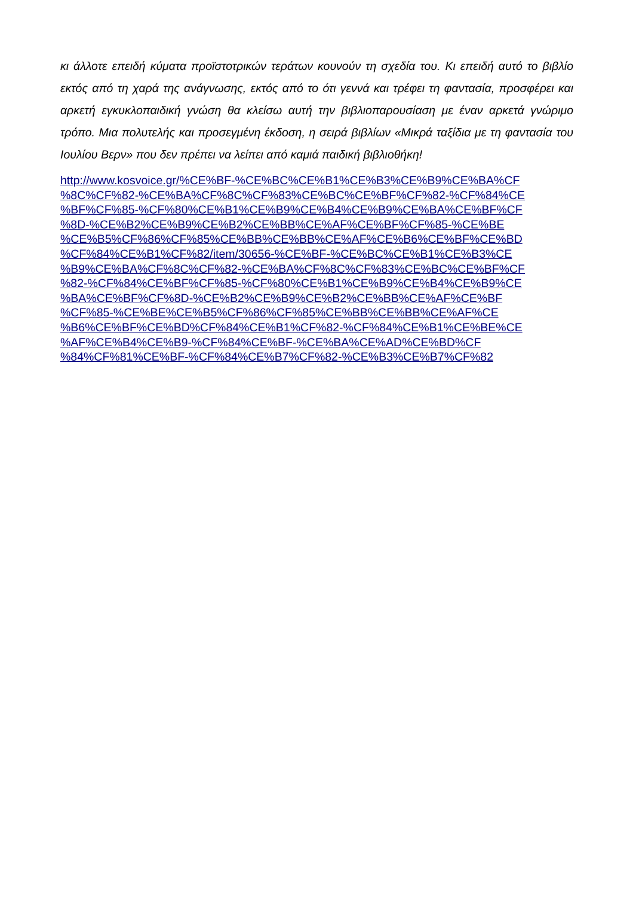κι άλλοτε επειδή κύματα προϊστοτρικών τεράτων κουνούν τη σχεδία του. Κι επειδή αυτό το βιβλίο εκτός από τη χαρά της ανάγνωσης, εκτός από το ότι γεννά και τρέφει τη φαντασία, προσφέρει και αρκετή εγκυκλοπαιδική γνώση θα κλείσω αυτή την βιβλιοπαρουσίαση με έναν αρκετά γνώριμο τρόπο. Μια πολυτελής και προσεγμένη έκδοση, η σειρά βιβλίων «Μικρά ταξίδια με τη φαντασία του Ιουλίου Βερν» που δεν πρέπει να λείπει από καμιά παιδική βιβλιοθήκη!
http://www.kosvoice.gr/%CE%BF-%CE%BC%CE%B1%CE%B3%CE%B9%CE%BA%CF
%8C%CF%82-%CE%BA%CF%8C%CF%83%CE%BC%CE%BF%CF%82-%CF%84%CE
%BF%CF%85-%CF%80%CE%B1%CE%B9%CE%B4%CE%B9%CE%BA%CE%BF%CF
%8D-%CE%B2%CE%B9%CE%B2%CE%BB%CE%AF%CE%BF%CF%85-%CE%BE
%CE%B5%CF%86%CF%85%CE%BB%CE%BB%CE%AF%CE%B6%CE%BF%CE%BD
%CF%84%CE%B1%CF%82/item/30656-%CE%BF-%CE%BC%CE%B1%CE%B3%CE
%B9%CE%BA%CF%8C%CF%82-%CE%BA%CF%8C%CF%83%CE%BC%CE%BF%CF
%82-%CF%84%CE%BF%CF%85-%CF%80%CE%B1%CE%B9%CE%B4%CE%B9%CE
%BA%CE%BF%CF%8D-%CE%B2%CE%B9%CE%B2%CE%BB%CE%AF%CE%BF
%CF%85-%CE%BE%CE%B5%CF%86%CF%85%CE%BB%CE%BB%CE%AF%CE
%B6%CE%BF%CE%BD%CF%84%CE%B1%CF%82-%CF%84%CE%B1%CE%BE%CE
%AF%CE%B4%CE%B9-%CF%84%CE%BF-%CE%BA%CE%AD%CE%BD%CF
%84%CF%81%CE%BF-%CF%84%CE%B7%CF%82-%CE%B3%CE%B7%CF%82